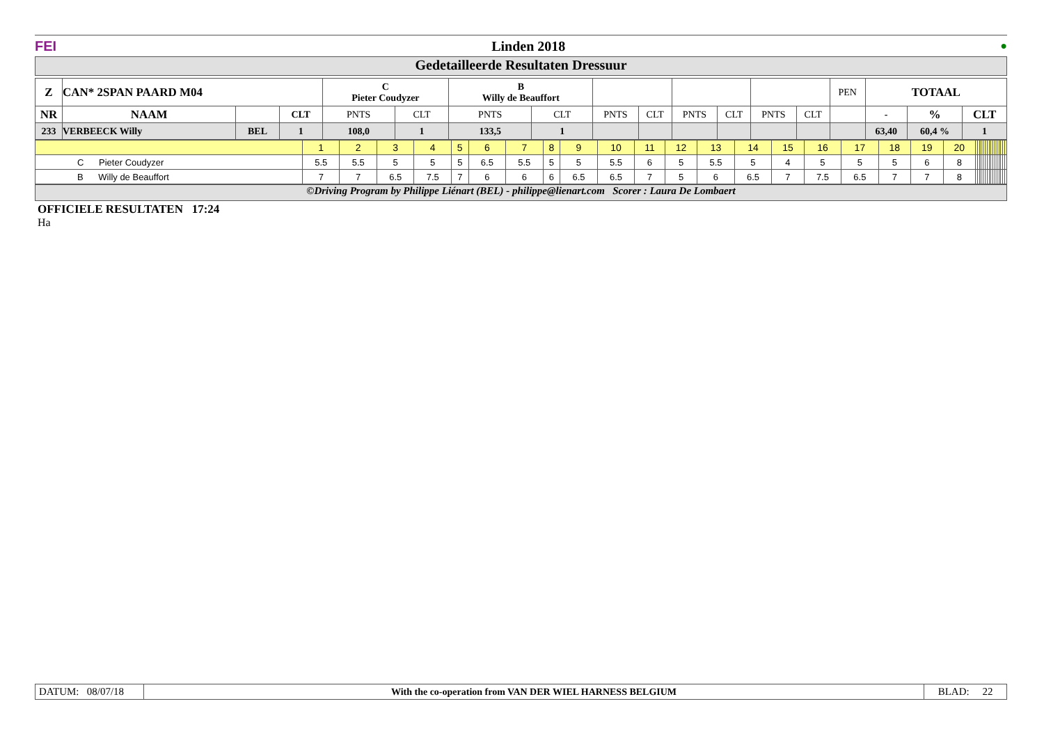FEI Linden 2018 ●
Gedetailleerde Resultaten Dressuur
| Z | CAN* 2SPAN PAARD M04 | | | C Pieter Coudyzer | | B Willy de Beauffort | | | | | | | | PEN | TOTAAL | | |
| NR | NAAM | | CLT | PNTS | CLT | PNTS | CLT | PNTS | CLT | PNTS | CLT | PNTS | CLT | | - | % | CLT |
| 233 | VERBEECK Willy | BEL | 1 | 108,0 | 1 | 133,5 | 1 | | | | | | | | 63,40 | 60,4 % | 1 |
| | 1 | 2 | 3 | 4 | 5 | 6 | 7 | 8 | 9 | 10 | 11 | 12 | 13 | 14 | 15 | 16 | 17 | 18 | 19 | 20 | | | | | | | | | | | | | | | | |
| C Pieter Coudyzer | 5.5 | 5.5 | 5 | 5 | 5 | 6.5 | 5.5 | 5 | 5 | 5.5 | 6 | 5 | 5.5 | 5 | 4 | 5 | 5 | 5 | 6 | 8 | | | | | | | | | | | | | | | | |
| B Willy de Beauffort | 7 | 7 | 6.5 | 7.5 | 7 | 6 | 6 | 6 | 6.5 | 6.5 | 7 | 5 | 6 | 6.5 | 7 | 7.5 | 6.5 | 7 | 7 | 8 | | | | | | | | | | | | | | | | |
©Driving Program by Philippe Liénart (BEL) - philippe@lienart.com Scorer : Laura De Lombaert
OFFICIELE RESULTATEN 17:24
Ha
| DATUM: 08/07/18 | With the co-operation from VAN DER WIEL HARNESS BELGIUM | BLAD: 22 |